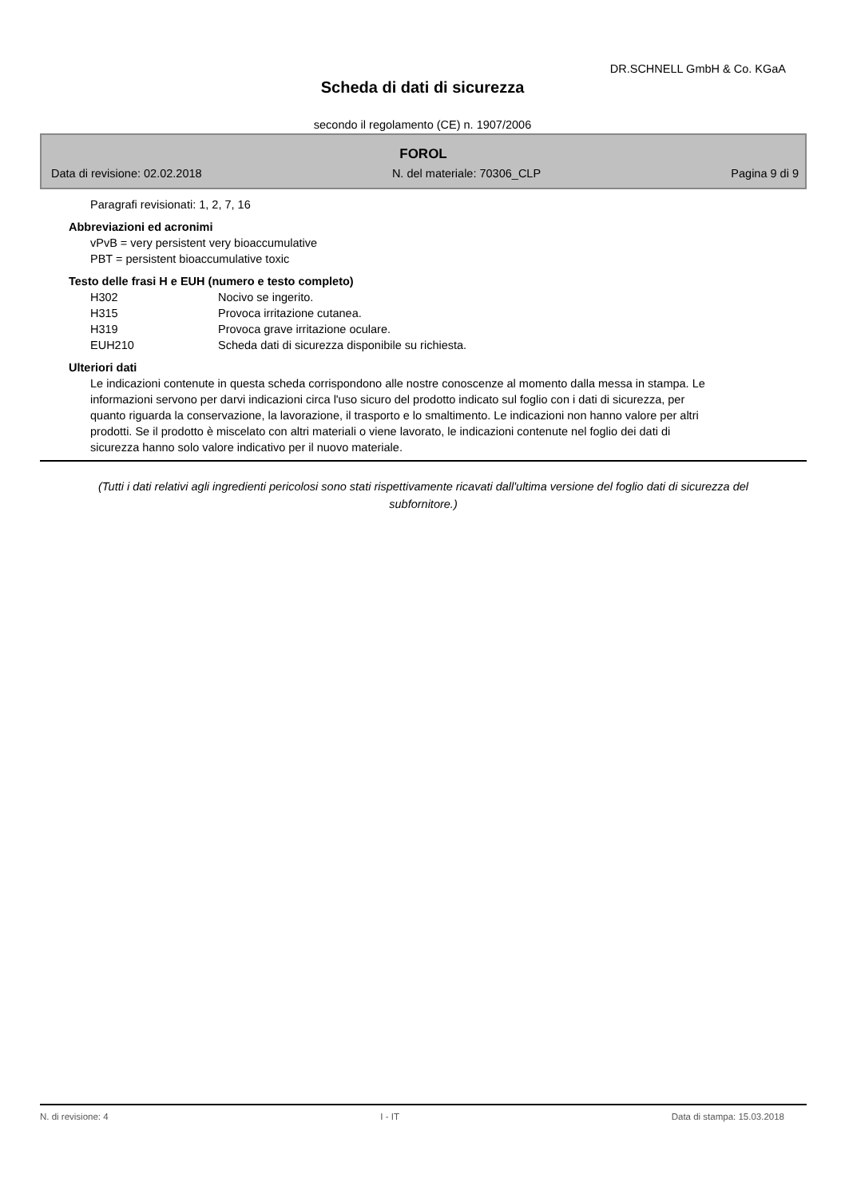DR.SCHNELL GmbH & Co. KGaA
Scheda di dati di sicurezza
secondo il regolamento (CE) n. 1907/2006
FOROL
Data di revisione: 02.02.2018 N. del materiale: 70306_CLP Pagina 9 di 9
Paragrafi revisionati: 1, 2, 7, 16
Abbreviazioni ed acronimi
vPvB = very persistent very bioaccumulative
PBT = persistent bioaccumulative toxic
Testo delle frasi H e EUH (numero e testo completo)
| H302 | Nocivo se ingerito. |
| H315 | Provoca irritazione cutanea. |
| H319 | Provoca grave irritazione oculare. |
| EUH210 | Scheda dati di sicurezza disponibile su richiesta. |
Ulteriori dati
Le indicazioni contenute in questa scheda corrispondono alle nostre conoscenze al momento dalla messa in stampa. Le informazioni servono per darvi indicazioni circa l'uso sicuro del prodotto indicato sul foglio con i dati di sicurezza, per quanto riguarda la conservazione, la lavorazione, il trasporto e lo smaltimento. Le indicazioni non hanno valore per altri prodotti. Se il prodotto è miscelato con altri materiali o viene lavorato, le indicazioni contenute nel foglio dei dati di sicurezza hanno solo valore indicativo per il nuovo materiale.
(Tutti i dati relativi agli ingredienti pericolosi sono stati rispettivamente ricavati dall'ultima versione del foglio dati di sicurezza del subfornitore.)
N. di revisione: 4 I - IT Data di stampa: 15.03.2018